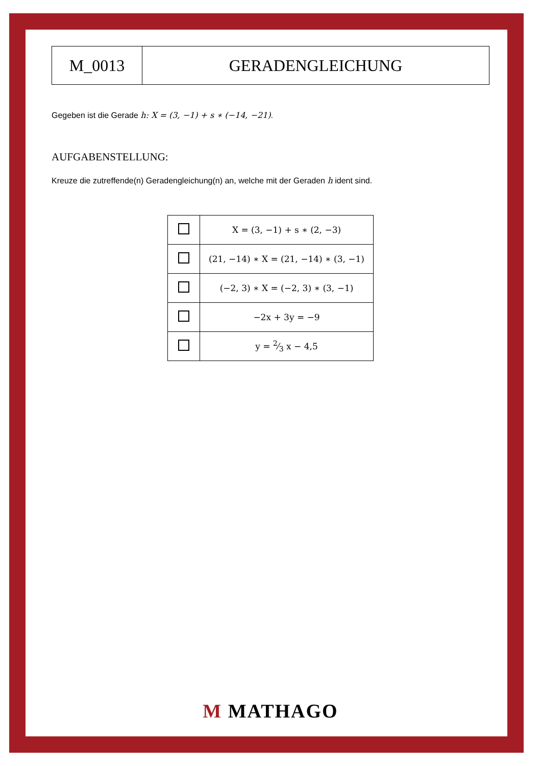M_0013 GERADENGLEICHUNG
Gegeben ist die Gerade h: X = (3, −1) + s ∗ (−14, −21).
AUFGABENSTELLUNG:
Kreuze die zutreffende(n) Geradengleichung(n) an, welche mit der Geraden h ident sind.
| | X = (3, −1) + s ∗ (2, −3) |
| | (21, −14) ∗ X = (21, −14) ∗ (3, −1) |
| | (−2, 3) ∗ X = (−2, 3) ∗ (3, −1) |
| | −2x + 3y = −9 |
| | y = 2⁄3 x − 4,5 |
M MATHAGO